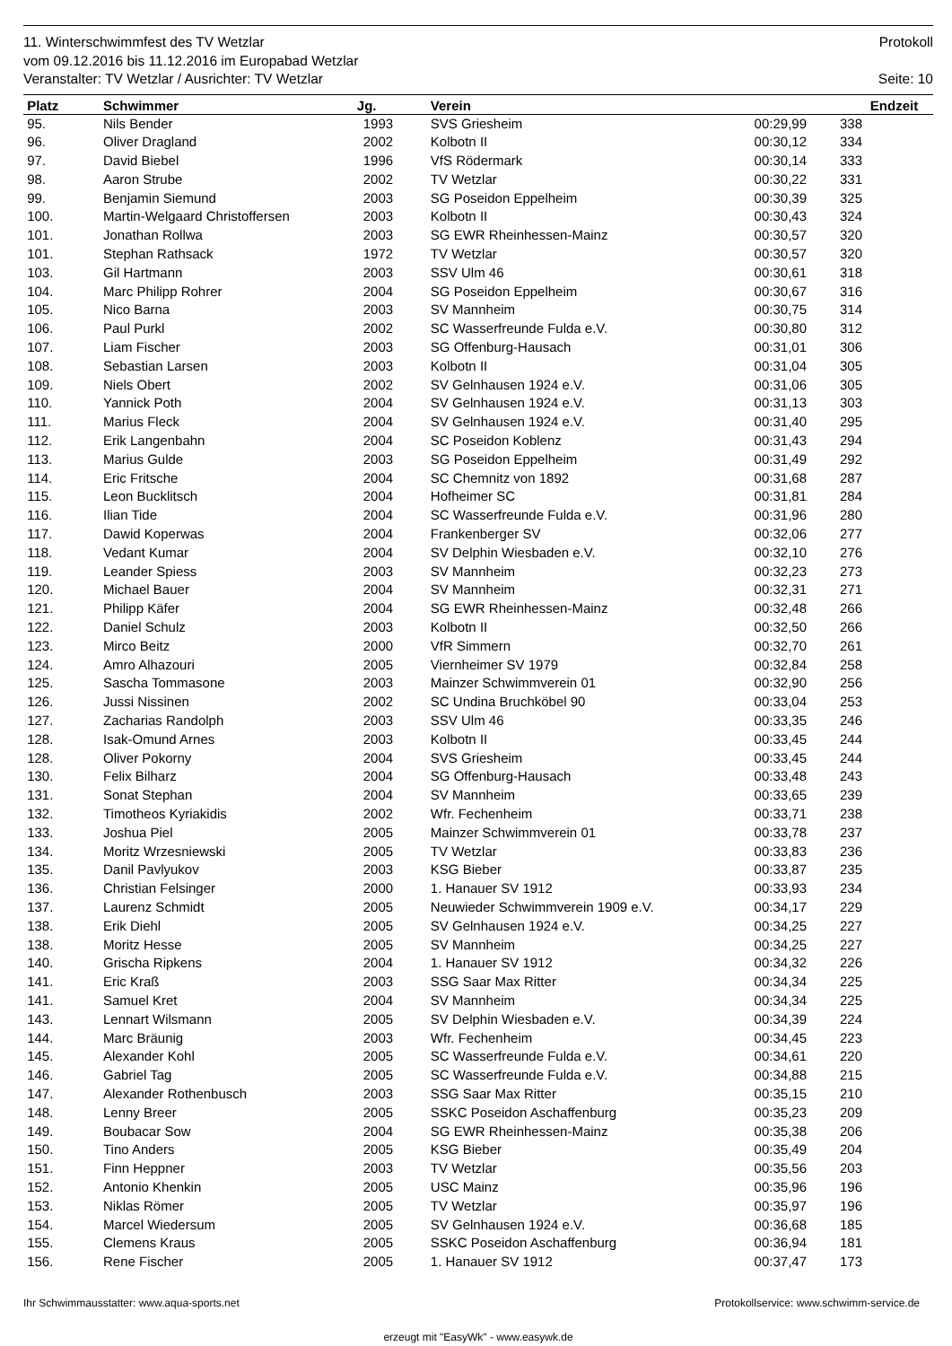11. Winterschwimmfest des TV Wetzlar Protokoll
vom 09.12.2016 bis 11.12.2016 im Europabad Wetzlar
Veranstalter: TV Wetzlar / Ausrichter: TV Wetzlar Seite: 10
| Platz | Schwimmer | Jg. | Verein | Endzeit | | |
| --- | --- | --- | --- | --- | --- | --- |
| 95. | Nils Bender | 1993 | SVS Griesheim | 00:29,99 | 338 | |
| 96. | Oliver Dragland | 2002 | Kolbotn II | 00:30,12 | 334 | |
| 97. | David Biebel | 1996 | VfS Rödermark | 00:30,14 | 333 | |
| 98. | Aaron Strube | 2002 | TV Wetzlar | 00:30,22 | 331 | |
| 99. | Benjamin Siemund | 2003 | SG Poseidon Eppelheim | 00:30,39 | 325 | |
| 100. | Martin-Welgaard Christoffersen | 2003 | Kolbotn II | 00:30,43 | 324 | |
| 101. | Jonathan Rollwa | 2003 | SG EWR Rheinhessen-Mainz | 00:30,57 | 320 | |
| 101. | Stephan Rathsack | 1972 | TV Wetzlar | 00:30,57 | 320 | |
| 103. | Gil Hartmann | 2003 | SSV Ulm 46 | 00:30,61 | 318 | |
| 104. | Marc Philipp Rohrer | 2004 | SG Poseidon Eppelheim | 00:30,67 | 316 | |
| 105. | Nico Barna | 2003 | SV Mannheim | 00:30,75 | 314 | |
| 106. | Paul Purkl | 2002 | SC Wasserfreunde Fulda e.V. | 00:30,80 | 312 | |
| 107. | Liam Fischer | 2003 | SG Offenburg-Hausach | 00:31,01 | 306 | |
| 108. | Sebastian Larsen | 2003 | Kolbotn II | 00:31,04 | 305 | |
| 109. | Niels Obert | 2002 | SV Gelnhausen 1924 e.V. | 00:31,06 | 305 | |
| 110. | Yannick Poth | 2004 | SV Gelnhausen 1924 e.V. | 00:31,13 | 303 | |
| 111. | Marius Fleck | 2004 | SV Gelnhausen 1924 e.V. | 00:31,40 | 295 | |
| 112. | Erik Langenbahn | 2004 | SC Poseidon Koblenz | 00:31,43 | 294 | |
| 113. | Marius Gulde | 2003 | SG Poseidon Eppelheim | 00:31,49 | 292 | |
| 114. | Eric Fritsche | 2004 | SC Chemnitz von 1892 | 00:31,68 | 287 | |
| 115. | Leon Bucklitsch | 2004 | Hofheimer SC | 00:31,81 | 284 | |
| 116. | Ilian Tide | 2004 | SC Wasserfreunde Fulda e.V. | 00:31,96 | 280 | |
| 117. | Dawid Koperwas | 2004 | Frankenberger SV | 00:32,06 | 277 | |
| 118. | Vedant Kumar | 2004 | SV Delphin Wiesbaden e.V. | 00:32,10 | 276 | |
| 119. | Leander Spiess | 2003 | SV Mannheim | 00:32,23 | 273 | |
| 120. | Michael Bauer | 2004 | SV Mannheim | 00:32,31 | 271 | |
| 121. | Philipp Käfer | 2004 | SG EWR Rheinhessen-Mainz | 00:32,48 | 266 | |
| 122. | Daniel Schulz | 2003 | Kolbotn II | 00:32,50 | 266 | |
| 123. | Mirco Beitz | 2000 | VfR Simmern | 00:32,70 | 261 | |
| 124. | Amro Alhazouri | 2005 | Viernheimer SV 1979 | 00:32,84 | 258 | |
| 125. | Sascha Tommasone | 2003 | Mainzer Schwimmverein 01 | 00:32,90 | 256 | |
| 126. | Jussi Nissinen | 2002 | SC Undina Bruchköbel 90 | 00:33,04 | 253 | |
| 127. | Zacharias Randolph | 2003 | SSV Ulm 46 | 00:33,35 | 246 | |
| 128. | Isak-Omund Arnes | 2003 | Kolbotn II | 00:33,45 | 244 | |
| 128. | Oliver Pokorny | 2004 | SVS Griesheim | 00:33,45 | 244 | |
| 130. | Felix Bilharz | 2004 | SG Offenburg-Hausach | 00:33,48 | 243 | |
| 131. | Sonat Stephan | 2004 | SV Mannheim | 00:33,65 | 239 | |
| 132. | Timotheos Kyriakidis | 2002 | Wfr. Fechenheim | 00:33,71 | 238 | |
| 133. | Joshua Piel | 2005 | Mainzer Schwimmverein 01 | 00:33,78 | 237 | |
| 134. | Moritz Wrzesniewski | 2005 | TV Wetzlar | 00:33,83 | 236 | |
| 135. | Danil Pavlyukov | 2003 | KSG Bieber | 00:33,87 | 235 | |
| 136. | Christian Felsinger | 2000 | 1. Hanauer SV 1912 | 00:33,93 | 234 | |
| 137. | Laurenz Schmidt | 2005 | Neuwieder Schwimmverein 1909 e.V. | 00:34,17 | 229 | |
| 138. | Erik Diehl | 2005 | SV Gelnhausen 1924 e.V. | 00:34,25 | 227 | |
| 138. | Moritz Hesse | 2005 | SV Mannheim | 00:34,25 | 227 | |
| 140. | Grischa Ripkens | 2004 | 1. Hanauer SV 1912 | 00:34,32 | 226 | |
| 141. | Eric Kraß | 2003 | SSG Saar Max Ritter | 00:34,34 | 225 | |
| 141. | Samuel Kret | 2004 | SV Mannheim | 00:34,34 | 225 | |
| 143. | Lennart Wilsmann | 2005 | SV Delphin Wiesbaden e.V. | 00:34,39 | 224 | |
| 144. | Marc Bräunig | 2003 | Wfr. Fechenheim | 00:34,45 | 223 | |
| 145. | Alexander Kohl | 2005 | SC Wasserfreunde Fulda e.V. | 00:34,61 | 220 | |
| 146. | Gabriel Tag | 2005 | SC Wasserfreunde Fulda e.V. | 00:34,88 | 215 | |
| 147. | Alexander Rothenbusch | 2003 | SSG Saar Max Ritter | 00:35,15 | 210 | |
| 148. | Lenny Breer | 2005 | SSKC Poseidon Aschaffenburg | 00:35,23 | 209 | |
| 149. | Boubacar Sow | 2004 | SG EWR Rheinhessen-Mainz | 00:35,38 | 206 | |
| 150. | Tino Anders | 2005 | KSG Bieber | 00:35,49 | 204 | |
| 151. | Finn Heppner | 2003 | TV Wetzlar | 00:35,56 | 203 | |
| 152. | Antonio Khenkin | 2005 | USC Mainz | 00:35,96 | 196 | |
| 153. | Niklas Römer | 2005 | TV Wetzlar | 00:35,97 | 196 | |
| 154. | Marcel Wiedersum | 2005 | SV Gelnhausen 1924 e.V. | 00:36,68 | 185 | |
| 155. | Clemens Kraus | 2005 | SSKC Poseidon Aschaffenburg | 00:36,94 | 181 | |
| 156. | Rene Fischer | 2005 | 1. Hanauer SV 1912 | 00:37,47 | 173 | |
Ihr Schwimmausstatter: www.aqua-sports.net Protokollservice: www.schwimm-service.de
erzeugt mit "EasyWk" - www.easywk.de